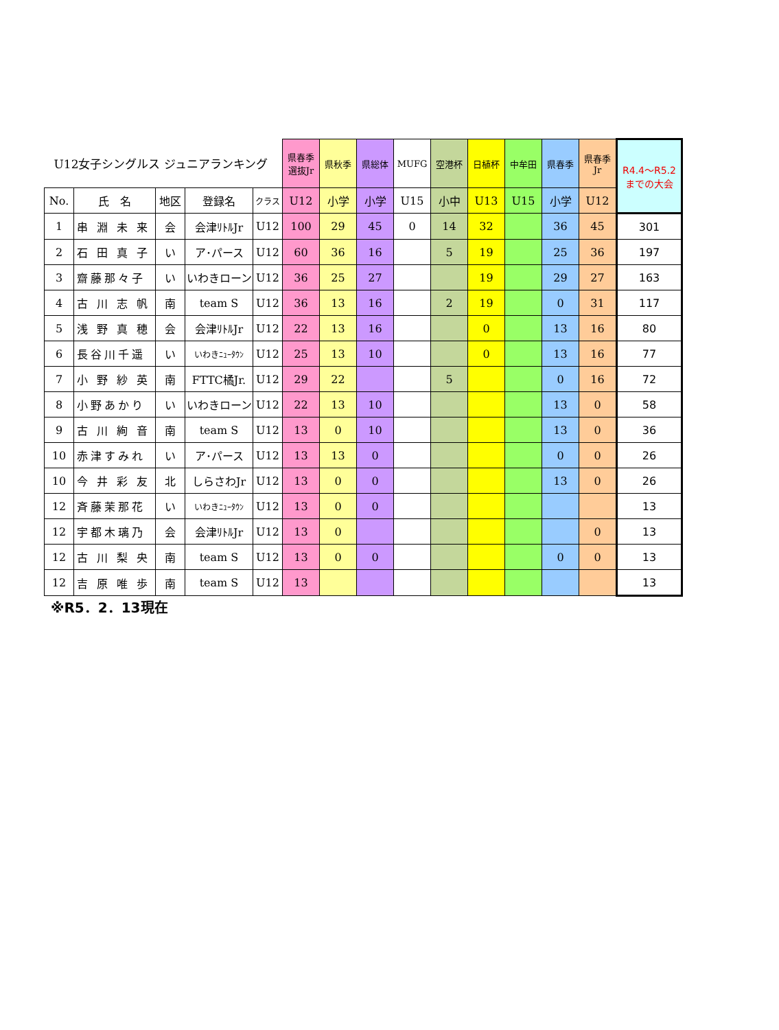| U12女子シングルス ジュニアランキング | | | | | 県春季 選抜Jr | 県秋季 | 県総体 | MUFG | 空港杯 | 日植杯 | 中牟田 | 県春季 | 県春季 Jr | R4.4～R5.2 までの大会 |
| No. | 氏 名 | 地区 | 登録名 | クラス | U12 | 小学 | 小学 | U15 | 小中 | U13 | U15 | 小学 | U12 | |
| 1 | 串 淵 未 来 | 会 | 会津ﾘﾄﾙJr | U12 | 100 | 29 | 45 | 0 | 14 | 32 | | 36 | 45 | 301 |
| 2 | 石 田 真 子 | い | ア･パース | U12 | 60 | 36 | 16 | | 5 | 19 | | 25 | 36 | 197 |
| 3 | 齋藤那々子 | い | いわきローン | U12 | 36 | 25 | 27 | | | 19 | | 29 | 27 | 163 |
| 4 | 古 川 志 帆 | 南 | team S | U12 | 36 | 13 | 16 | | 2 | 19 | | 0 | 31 | 117 |
| 5 | 浅 野 真 穂 | 会 | 会津ﾘﾄﾙJr | U12 | 22 | 13 | 16 | | | 0 | | 13 | 16 | 80 |
| 6 | 長谷川千遥 | い | いわきﾆｭｰﾀｳﾝ | U12 | 25 | 13 | 10 | | | 0 | | 13 | 16 | 77 |
| 7 | 小 野 紗 英 | 南 | FTTC橘Jr. | U12 | 29 | 22 | | | 5 | | | 0 | 16 | 72 |
| 8 | 小野あかり | い | いわきローン | U12 | 22 | 13 | 10 | | | | | 13 | 0 | 58 |
| 9 | 古 川 絢 音 | 南 | team S | U12 | 13 | 0 | 10 | | | | | 13 | 0 | 36 |
| 10 | 赤津すみれ | い | ア･パース | U12 | 13 | 13 | 0 | | | | | 0 | 0 | 26 |
| 10 | 今 井 彩 友 | 北 | しらさわJr | U12 | 13 | 0 | 0 | | | | | 13 | 0 | 26 |
| 12 | 斉藤茉那花 | い | いわきﾆｭｰﾀｳﾝ | U12 | 13 | 0 | 0 | | | | | | | 13 |
| 12 | 宇都木璃乃 | 会 | 会津ﾘﾄﾙJr | U12 | 13 | 0 | | | | | | | 0 | 13 |
| 12 | 古 川 梨 央 | 南 | team S | U12 | 13 | 0 | 0 | | | | | 0 | 0 | 13 |
| 12 | 吉 原 唯 歩 | 南 | team S | U12 | 13 | | | | | | | | | 13 |
※R5．2．13現在